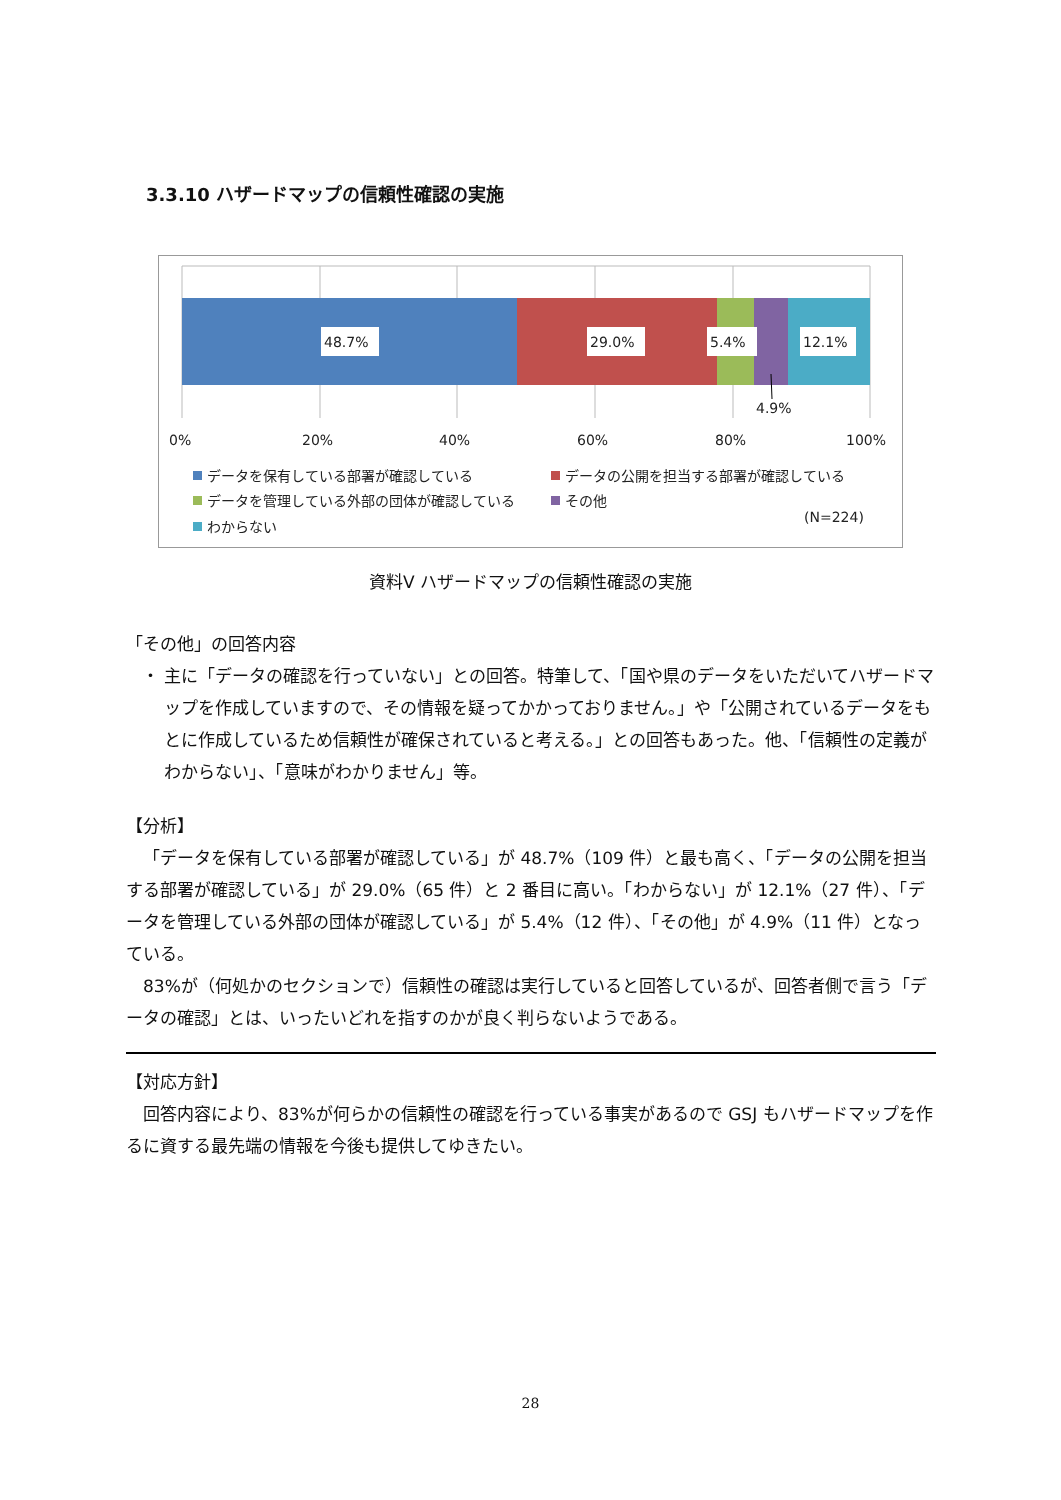3.3.10 ハザードマップの信頼性確認の実施
48.7%
29.0%
5.4%
12.1%
4.9%
0%
20%
40%
60%
80%
100%
データを保有している部署が確認している
データの公開を担当する部署が確認している
データを管理している外部の団体が確認している
その他
わからない
(N=224)
資料Ⅴ ハザードマップの信頼性確認の実施
「その他」の回答内容
・ 主に「データの確認を行っていない」との回答。特筆して、「国や県のデータをいただいてハザードマップを作成していますので、その情報を疑ってかかっておりません。」や「公開されているデータをもとに作成しているため信頼性が確保されていると考える。」との回答もあった。他、「信頼性の定義がわからない」、「意味がわかりません」等。
【分析】
「データを保有している部署が確認している」が 48.7%（109 件）と最も高く、「データの公開を担当する部署が確認している」が 29.0%（65 件）と 2 番目に高い。「わからない」が 12.1%（27 件）、「データを管理している外部の団体が確認している」が 5.4%（12 件）、「その他」が 4.9%（11 件）となっている。
83%が（何処かのセクションで）信頼性の確認は実行していると回答しているが、回答者側で言う「データの確認」とは、いったいどれを指すのかが良く判らないようである。
【対応方針】
回答内容により、83%が何らかの信頼性の確認を行っている事実があるので GSJ もハザードマップを作るに資する最先端の情報を今後も提供してゆきたい。
28